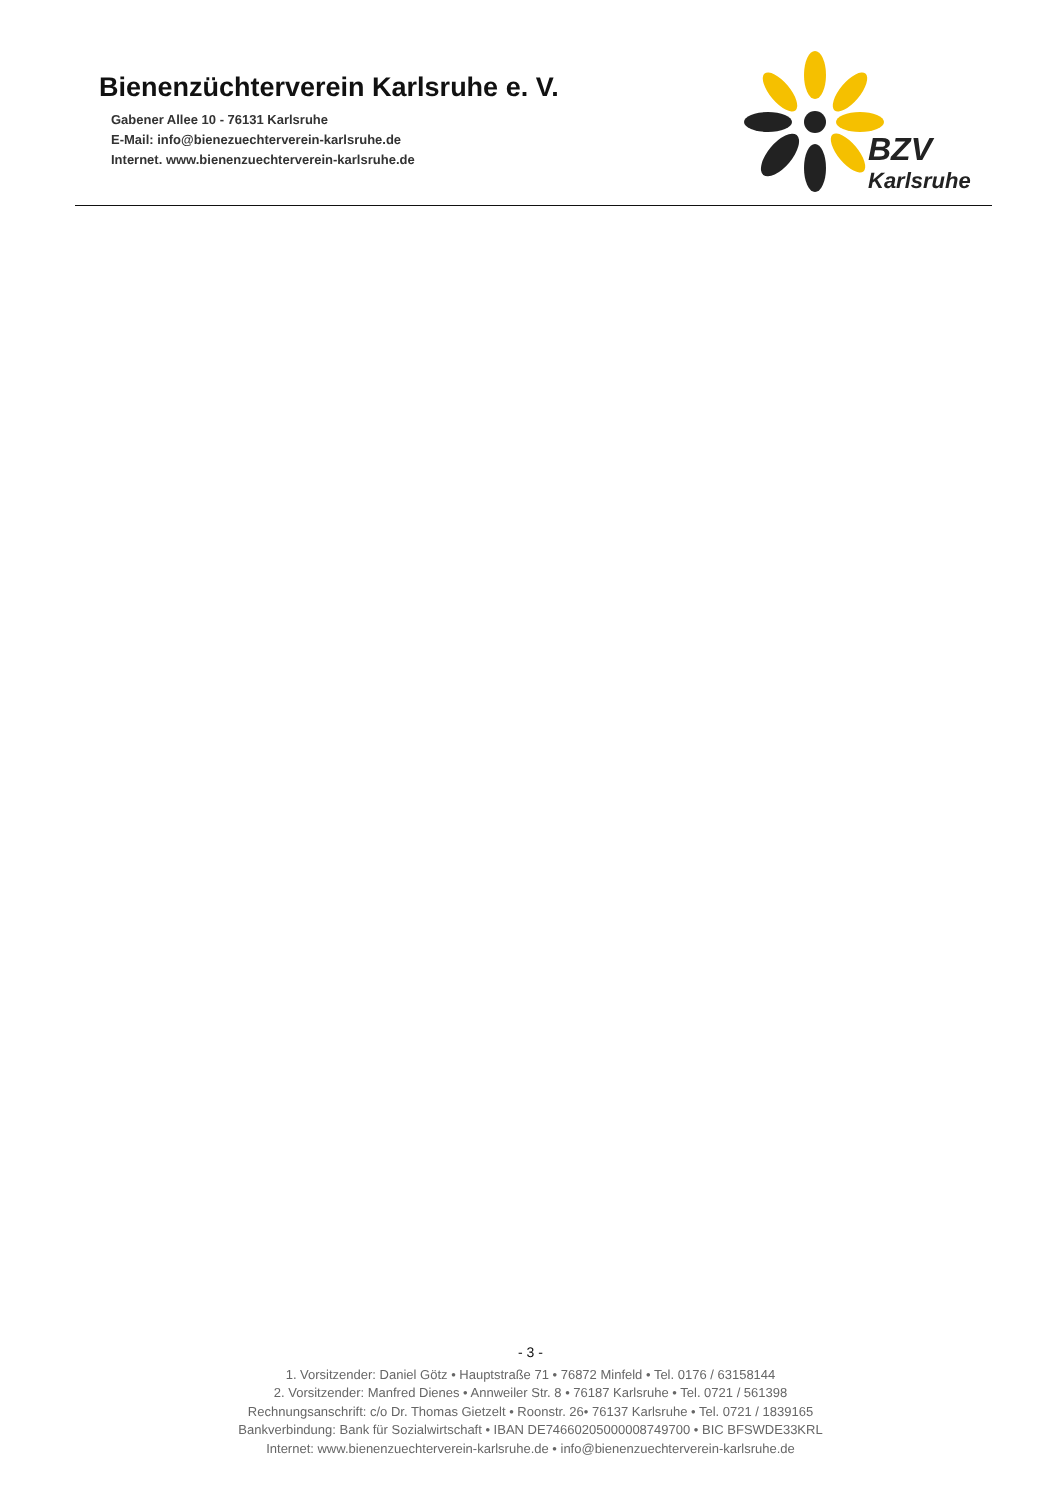Bienenzüchterverein Karlsruhe e. V.
Gabener Allee 10 - 76131 Karlsruhe
E-Mail: info@bienezuechterverein-karlsruhe.de
Internet. www.bienenzuechterverein-karlsruhe.de
BZV
Karlsruhe
- 3 -
1. Vorsitzender: Daniel Götz • Hauptstraße 71 • 76872 Minfeld • Tel. 0176 / 63158144
2. Vorsitzender: Manfred Dienes • Annweiler Str. 8 • 76187 Karlsruhe • Tel. 0721 / 561398
Rechnungsanschrift: c/o Dr. Thomas Gietzelt • Roonstr. 26• 76137 Karlsruhe • Tel. 0721 / 1839165
Bankverbindung: Bank für Sozialwirtschaft • IBAN DE74660205000008749700 • BIC BFSWDE33KRL
Internet: www.bienenzuechterverein-karlsruhe.de • info@bienenzuechterverein-karlsruhe.de